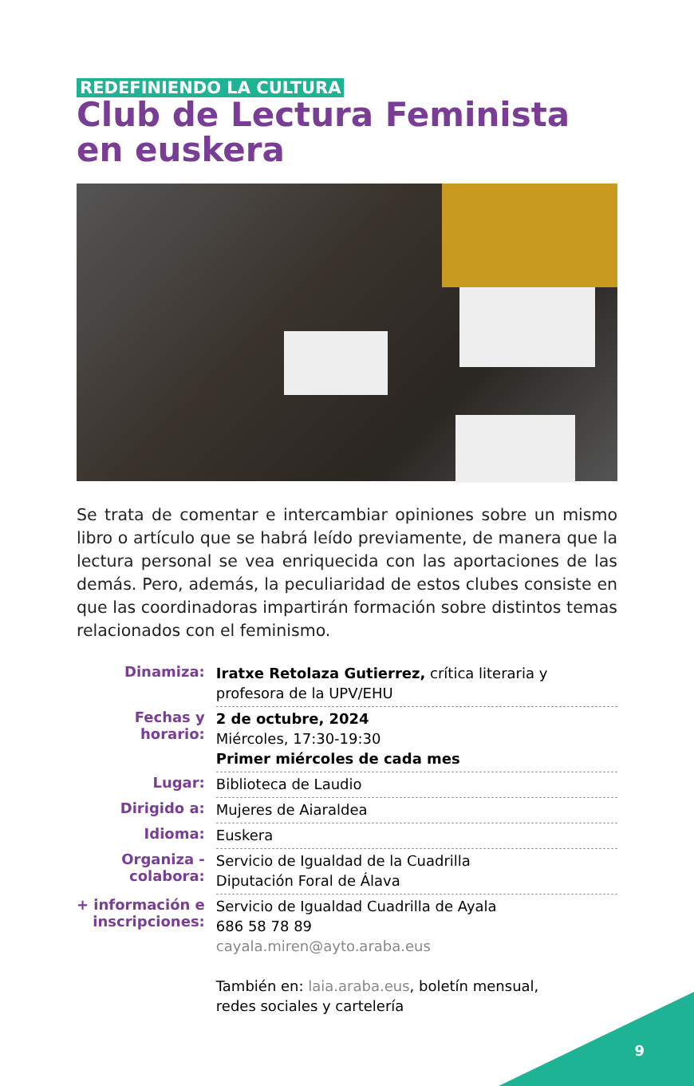REDEFINIENDO LA CULTURA
Club de Lectura Feminista
en euskera
Se trata de comentar e intercambiar opiniones sobre un mismo libro o artículo que se habrá leído previamente, de manera que la lectura personal se vea enriquecida con las aportaciones de las demás. Pero, además, la peculiaridad de estos clubes consiste en que las coordinadoras impartirán formación sobre distintos temas relacionados con el feminismo.
| Dinamiza: | Iratxe Retolaza Gutierrez, crítica literaria y profesora de la UPV/EHU |
| Fechas y horario: | 2 de octubre, 2024 Miércoles, 17:30-19:30 Primer miércoles de cada mes |
| Lugar: | Biblioteca de Laudio |
| Dirigido a: | Mujeres de Aiaraldea |
| Idioma: | Euskera |
| Organiza - colabora: | Servicio de Igualdad de la Cuadrilla Diputación Foral de Álava |
| + información e inscripciones: | Servicio de Igualdad Cuadrilla de Ayala 686 58 78 89 cayala.miren@ayto.araba.eus También en: laia.araba.eus , boletín mensual, redes sociales y cartelería |
9